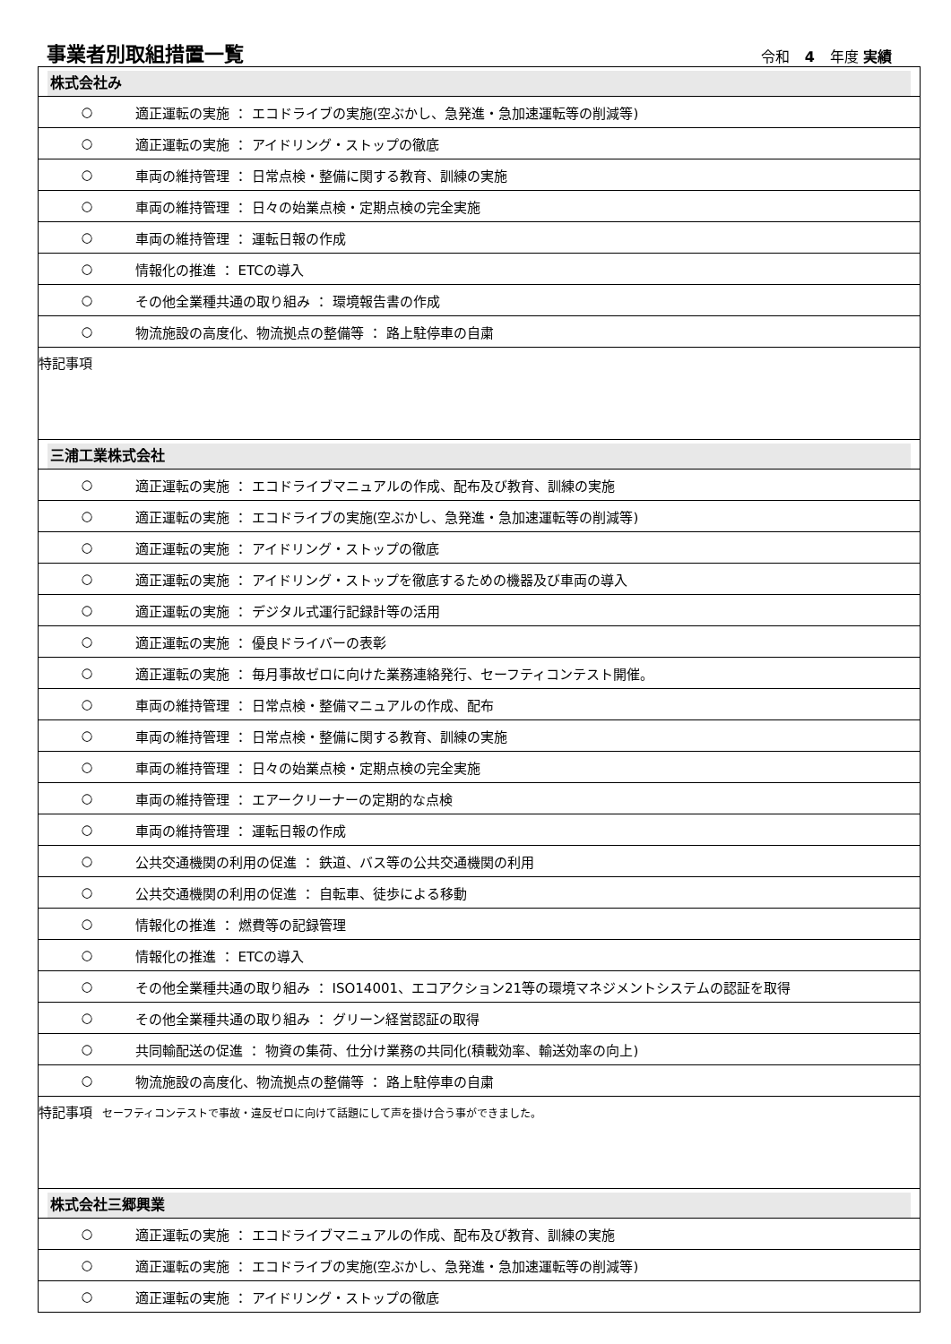事業者別取組措置一覧
令和 4 年度 実績
| 株式会社み | |
| ○ | 適正運転の実施 ： エコドライブの実施(空ぶかし、急発進・急加速運転等の削減等) |
| ○ | 適正運転の実施 ： アイドリング・ストップの徹底 |
| ○ | 車両の維持管理 ： 日常点検・整備に関する教育、訓練の実施 |
| ○ | 車両の維持管理 ： 日々の始業点検・定期点検の完全実施 |
| ○ | 車両の維持管理 ： 運転日報の作成 |
| ○ | 情報化の推進 ： ETCの導入 |
| ○ | その他全業種共通の取り組み ： 環境報告書の作成 |
| ○ | 物流施設の高度化、物流拠点の整備等 ： 路上駐停車の自粛 |
| 特記事項 | |
| 三浦工業株式会社 | |
| ○ | 適正運転の実施 ： エコドライブマニュアルの作成、配布及び教育、訓練の実施 |
| ○ | 適正運転の実施 ： エコドライブの実施(空ぶかし、急発進・急加速運転等の削減等) |
| ○ | 適正運転の実施 ： アイドリング・ストップの徹底 |
| ○ | 適正運転の実施 ： アイドリング・ストップを徹底するための機器及び車両の導入 |
| ○ | 適正運転の実施 ： デジタル式運行記録計等の活用 |
| ○ | 適正運転の実施 ： 優良ドライバーの表彰 |
| ○ | 適正運転の実施 ： 毎月事故ゼロに向けた業務連絡発行、セーフティコンテスト開催。 |
| ○ | 車両の維持管理 ： 日常点検・整備マニュアルの作成、配布 |
| ○ | 車両の維持管理 ： 日常点検・整備に関する教育、訓練の実施 |
| ○ | 車両の維持管理 ： 日々の始業点検・定期点検の完全実施 |
| ○ | 車両の維持管理 ： エアークリーナーの定期的な点検 |
| ○ | 車両の維持管理 ： 運転日報の作成 |
| ○ | 公共交通機関の利用の促進 ： 鉄道、バス等の公共交通機関の利用 |
| ○ | 公共交通機関の利用の促進 ： 自転車、徒歩による移動 |
| ○ | 情報化の推進 ： 燃費等の記録管理 |
| ○ | 情報化の推進 ： ETCの導入 |
| ○ | その他全業種共通の取り組み ： ISO14001、エコアクション21等の環境マネジメントシステムの認証を取得 |
| ○ | その他全業種共通の取り組み ： グリーン経営認証の取得 |
| ○ | 共同輸配送の促進 ： 物資の集荷、仕分け業務の共同化(積載効率、輸送効率の向上) |
| ○ | 物流施設の高度化、物流拠点の整備等 ： 路上駐停車の自粛 |
| 特記事項 セーフティコンテストで事故・違反ゼロに向けて話題にして声を掛け合う事ができました。 | |
| 株式会社三郷興業 | |
| ○ | 適正運転の実施 ： エコドライブマニュアルの作成、配布及び教育、訓練の実施 |
| ○ | 適正運転の実施 ： エコドライブの実施(空ぶかし、急発進・急加速運転等の削減等) |
| ○ | 適正運転の実施 ： アイドリング・ストップの徹底 |